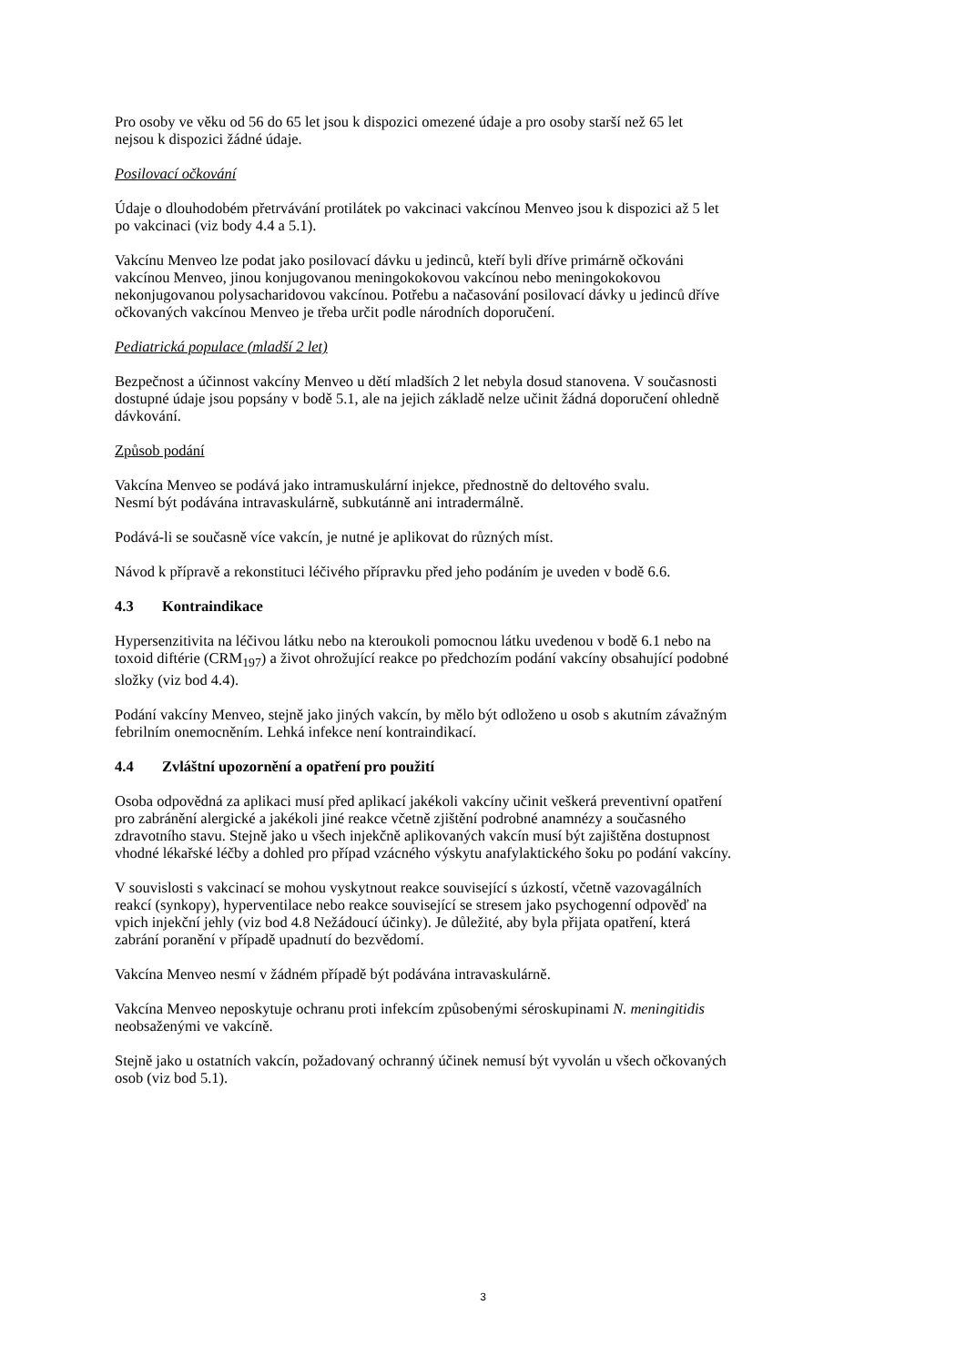Pro osoby ve věku od 56 do 65 let jsou k dispozici omezené údaje a pro osoby starší než 65 let
nejsou k dispozici žádné údaje.
Posilovací očkování
Údaje o dlouhodobém přetrvávání protilátek po vakcinaci vakcínou Menveo jsou k dispozici až 5 let
po vakcinaci (viz body 4.4 a 5.1).
Vakcínu Menveo lze podat jako posilovací dávku u jedinců, kteří byli dříve primárně očkováni
vakcínou Menveo, jinou konjugovanou meningokokovou vakcínou nebo meningokokovou
nekonjugovanou polysacharidovou vakcínou. Potřebu a načasování posilovací dávky u jedinců dříve
očkovaných vakcínou Menveo je třeba určit podle národních doporučení.
Pediatrická populace (mladší 2 let)
Bezpečnost a účinnost vakcíny Menveo u dětí mladších 2 let nebyla dosud stanovena. V současnosti
dostupné údaje jsou popsány v bodě 5.1, ale na jejich základě nelze učinit žádná doporučení ohledně
dávkování.
Způsob podání
Vakcína Menveo se podává jako intramuskulární injekce, přednostně do deltového svalu.
Nesmí být podávána intravaskulárně, subkutánně ani intradermálně.
Podává-li se současně více vakcín, je nutné je aplikovat do různých míst.
Návod k přípravě a rekonstituci léčivého přípravku před jeho podáním je uveden v bodě 6.6.
4.3 Kontraindikace
Hypersenzitivita na léčivou látku nebo na kteroukoli pomocnou látku uvedenou v bodě 6.1 nebo na
toxoid diftérie (CRM<sub>197</sub>) a život ohrožující reakce po předchozím podání vakcíny obsahující podobné
složky (viz bod 4.4).
Podání vakcíny Menveo, stejně jako jiných vakcín, by mělo být odloženo u osob s akutním závažným
febrilním onemocněním. Lehká infekce není kontraindikací.
4.4 Zvláštní upozornění a opatření pro použití
Osoba odpovědná za aplikaci musí před aplikací jakékoli vakcíny učinit veškerá preventivní opatření
pro zabránění alergické a jakékoli jiné reakce včetně zjištění podrobné anamnézy a současného
zdravotního stavu. Stejně jako u všech injekčně aplikovaných vakcín musí být zajištěna dostupnost
vhodné lékařské léčby a dohled pro případ vzácného výskytu anafylaktického šoku po podání vakcíny.
V souvislosti s vakcinací se mohou vyskytnout reakce související s úzkostí, včetně vazovagálních
reakcí (synkopy), hyperventilace nebo reakce související se stresem jako psychogenní odpověď na
vpich injekční jehly (viz bod 4.8 Nežádoucí účinky). Je důležité, aby byla přijata opatření, která
zabrání poranění v případě upadnutí do bezvědomí.
Vakcína Menveo nesmí v žádném případě být podávána intravaskulárně.
Vakcína Menveo neposkytuje ochranu proti infekcím způsobenými séroskupinami N. meningitidis
neobsaženými ve vakcíně.
Stejně jako u ostatních vakcín, požadovaný ochranný účinek nemusí být vyvolán u všech očkovaných
osob (viz bod 5.1).
3